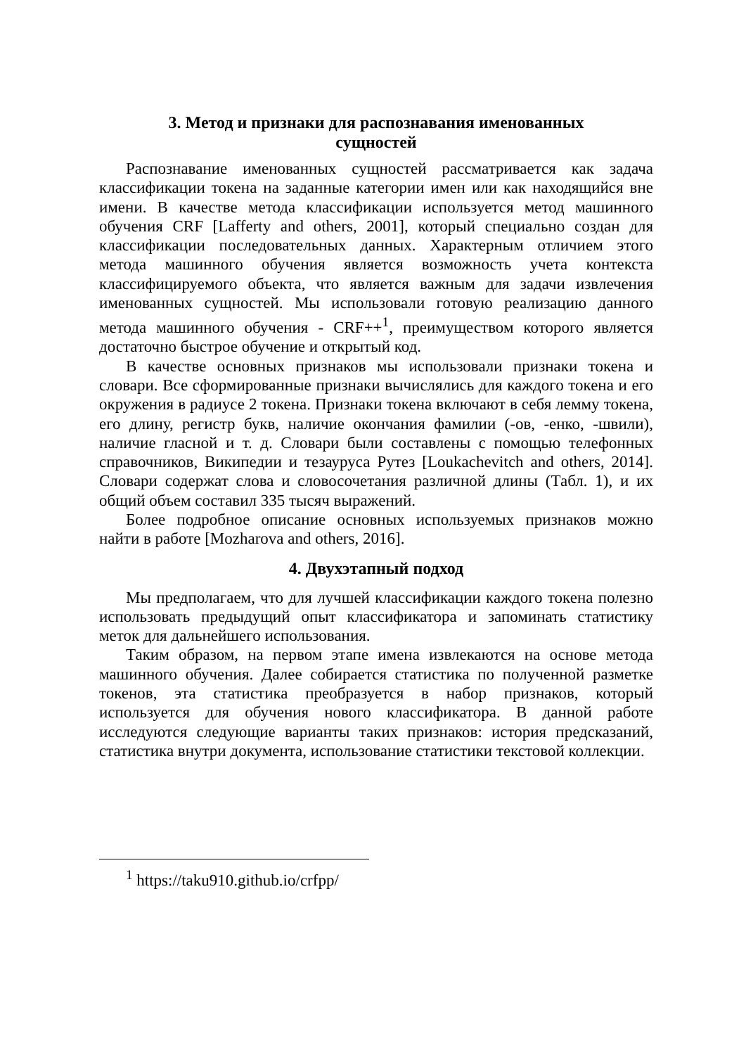3. Метод и признаки для распознавания именованных
сущностей
Распознавание именованных сущностей рассматривается как задача классификации токена на заданные категории имен или как находящийся вне имени. В качестве метода классификации используется метод машинного обучения CRF [Lafferty and others, 2001], который специально создан для классификации последовательных данных. Характерным отличием этого метода машинного обучения является возможность учета контекста классифицируемого объекта, что является важным для задачи извлечения именованных сущностей. Мы использовали готовую реализацию данного метода машинного обучения - CRF++<sup>1</sup>, преимуществом которого является достаточно быстрое обучение и открытый код.
В качестве основных признаков мы использовали признаки токена и словари. Все сформированные признаки вычислялись для каждого токена и его окружения в радиусе 2 токена. Признаки токена включают в себя лемму токена, его длину, регистр букв, наличие окончания фамилии (-ов, -енко, -швили), наличие гласной и т. д. Словари были составлены с помощью телефонных справочников, Википедии и тезауруса Рутез [Loukachevitch and others, 2014]. Словари содержат слова и словосочетания различной длины (Табл. 1), и их общий объем составил 335 тысяч выражений.
Более подробное описание основных используемых признаков можно найти в работе [Mozharova and others, 2016].
4. Двухэтапный подход
Мы предполагаем, что для лучшей классификации каждого токена полезно использовать предыдущий опыт классификатора и запоминать статистику меток для дальнейшего использования.
Таким образом, на первом этапе имена извлекаются на основе метода машинного обучения. Далее собирается статистика по полученной разметке токенов, эта статистика преобразуется в набор признаков, который используется для обучения нового классификатора. В данной работе исследуются следующие варианты таких признаков: история предсказаний, статистика внутри документа, использование статистики текстовой коллекции.
<sup>1</sup> https://taku910.github.io/crfpp/